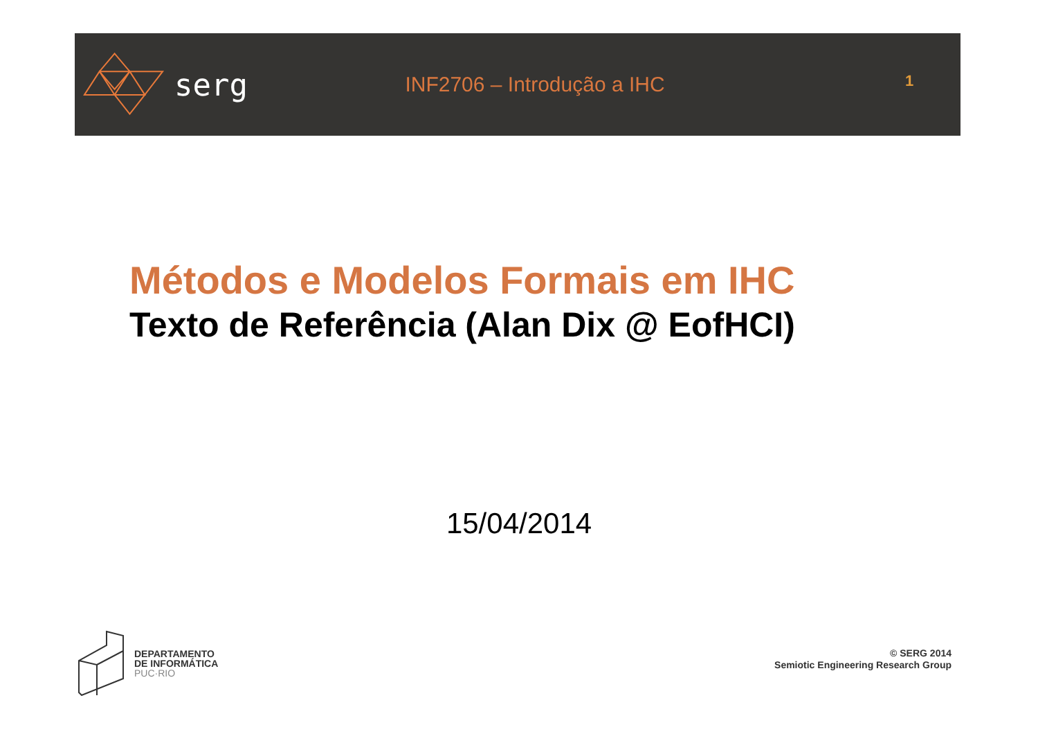serg
INF2706 – Introdução a IHC
1
Métodos e Modelos Formais em IHC
Texto de Referência (Alan Dix @ EofHCI)
15/04/2014
DEPARTAMENTO
DE INFORMÁTICA
PUC·RIO
© SERG 2014
Semiotic Engineering Research Group